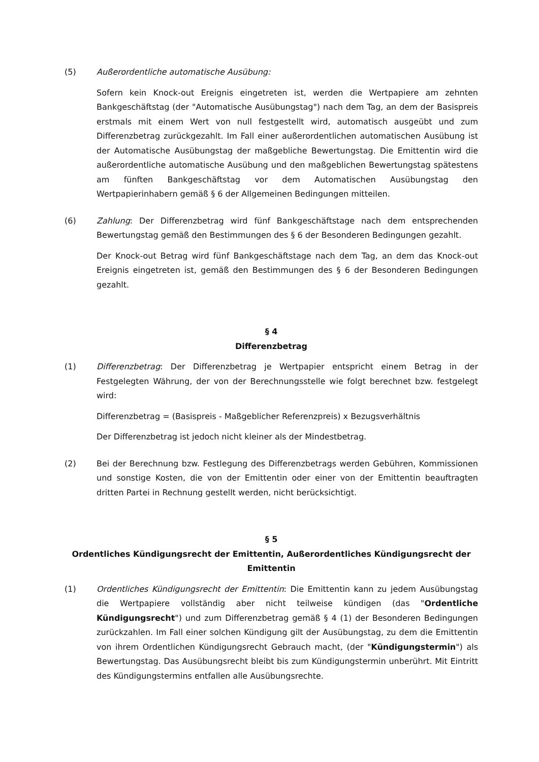(5) Außerordentliche automatische Ausübung:
Sofern kein Knock-out Ereignis eingetreten ist, werden die Wertpapiere am zehnten Bankgeschäftstag (der "Automatische Ausübungstag") nach dem Tag, an dem der Basispreis erstmals mit einem Wert von null festgestellt wird, automatisch ausgeübt und zum Differenzbetrag zurückgezahlt. Im Fall einer außerordentlichen automatischen Ausübung ist der Automatische Ausübungstag der maßgebliche Bewertungstag. Die Emittentin wird die außerordentliche automatische Ausübung und den maßgeblichen Bewertungstag spätestens am fünften Bankgeschäftstag vor dem Automatischen Ausübungstag den Wertpapierinhabern gemäß § 6 der Allgemeinen Bedingungen mitteilen.
(6) Zahlung: Der Differenzbetrag wird fünf Bankgeschäftstage nach dem entsprechenden Bewertungstag gemäß den Bestimmungen des § 6 der Besonderen Bedingungen gezahlt.
Der Knock-out Betrag wird fünf Bankgeschäftstage nach dem Tag, an dem das Knock-out Ereignis eingetreten ist, gemäß den Bestimmungen des § 6 der Besonderen Bedingungen gezahlt.
§ 4
Differenzbetrag
(1) Differenzbetrag: Der Differenzbetrag je Wertpapier entspricht einem Betrag in der Festgelegten Währung, der von der Berechnungsstelle wie folgt berechnet bzw. festgelegt wird:
Differenzbetrag = (Basispreis - Maßgeblicher Referenzpreis) x Bezugsverhältnis
Der Differenzbetrag ist jedoch nicht kleiner als der Mindestbetrag.
(2) Bei der Berechnung bzw. Festlegung des Differenzbetrags werden Gebühren, Kommissionen und sonstige Kosten, die von der Emittentin oder einer von der Emittentin beauftragten dritten Partei in Rechnung gestellt werden, nicht berücksichtigt.
§ 5
Ordentliches Kündigungsrecht der Emittentin, Außerordentliches Kündigungsrecht der Emittentin
(1) Ordentliches Kündigungsrecht der Emittentin: Die Emittentin kann zu jedem Ausübungstag die Wertpapiere vollständig aber nicht teilweise kündigen (das "Ordentliche Kündigungsrecht") und zum Differenzbetrag gemäß § 4 (1) der Besonderen Bedingungen zurückzahlen. Im Fall einer solchen Kündigung gilt der Ausübungstag, zu dem die Emittentin von ihrem Ordentlichen Kündigungsrecht Gebrauch macht, (der "Kündigungstermin") als Bewertungstag. Das Ausübungsrecht bleibt bis zum Kündigungstermin unberührt. Mit Eintritt des Kündigungstermins entfallen alle Ausübungsrechte.